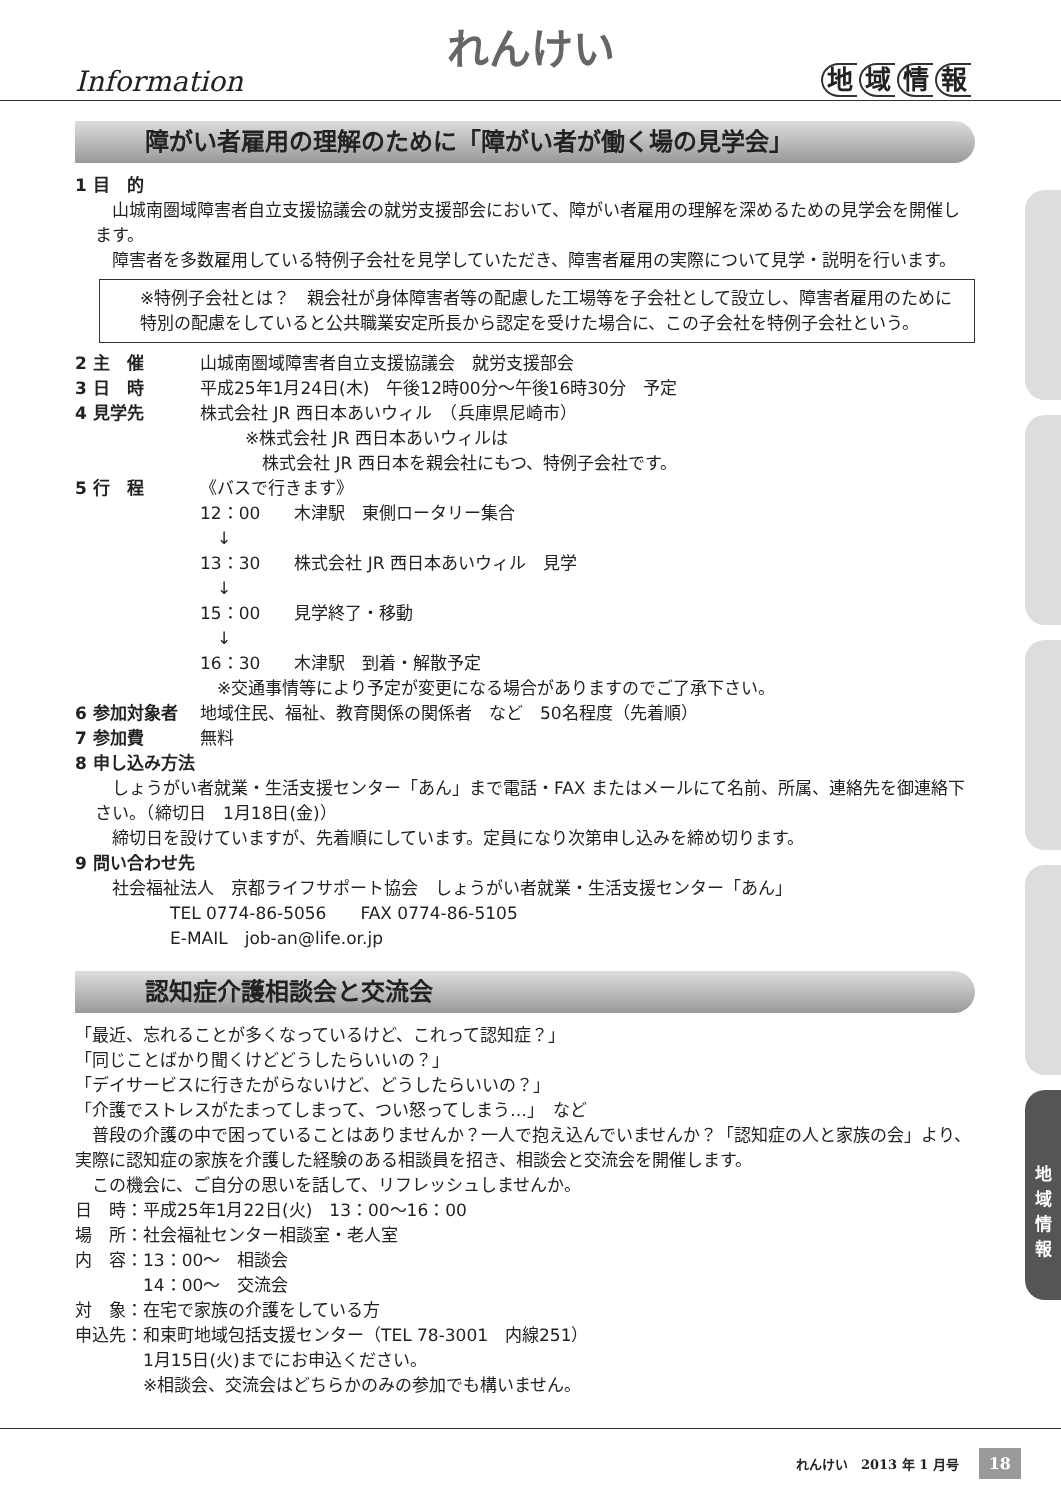地
域
情
報
Information
れんけい
地域情報
障がい者雇用の理解のために「障がい者が働く場の見学会」
1 目　的
　山城南圏域障害者自立支援協議会の就労支援部会において、障がい者雇用の理解を深めるための見学会を開催します。
　障害者を多数雇用している特例子会社を見学していただき、障害者雇用の実際について見学・説明を行います。
※特例子会社とは？　親会社が身体障害者等の配慮した工場等を子会社として設立し、障害者雇用のために特別の配慮をしていると公共職業安定所長から認定を受けた場合に、この子会社を特例子会社という。
2 主　催 山城南圏域障害者自立支援協議会　就労支援部会
3 日　時 平成25年1月24日(木)　午後12時00分～午後16時30分　予定
4 見学先 株式会社 JR 西日本あいウィル　（兵庫県尼崎市）
※株式会社 JR 西日本あいウィルは
　株式会社 JR 西日本を親会社にもつ、特例子会社です。
5 行　程 《バスで行きます》
12：00　　木津駅　東側ロータリー集合
　↓
13：30　　株式会社 JR 西日本あいウィル　見学
　↓
15：00　　見学終了・移動
　↓
16：30　　木津駅　到着・解散予定
　※交通事情等により予定が変更になる場合がありますのでご了承下さい。
6 参加対象者 地域住民、福祉、教育関係の関係者　など　50名程度（先着順）
7 参加費 無料
8 申し込み方法
　しょうがい者就業・生活支援センター「あん」まで電話・FAX またはメールにて名前、所属、連絡先を御連絡下さい。（締切日　1月18日(金)）
　締切日を設けていますが、先着順にしています。定員になり次第申し込みを締め切ります。
9 問い合わせ先
　社会福祉法人　京都ライフサポート協会　しょうがい者就業・生活支援センター「あん」
TEL 0774-86-5056　　FAX 0774-86-5105
E-MAIL　job-an@life.or.jp
認知症介護相談会と交流会
「最近、忘れることが多くなっているけど、これって認知症？」
「同じことばかり聞くけどどうしたらいいの？」
「デイサービスに行きたがらないけど、どうしたらいいの？」
「介護でストレスがたまってしまって、つい怒ってしまう…」　など
　普段の介護の中で困っていることはありませんか？一人で抱え込んでいませんか？「認知症の人と家族の会」より、実際に認知症の家族を介護した経験のある相談員を招き、相談会と交流会を開催します。
　この機会に、ご自分の思いを話して、リフレッシュしませんか。
日　時：平成25年1月22日(火)　13：00～16：00
場　所：社会福祉センター相談室・老人室
内　容：13：00～　相談会
　　　　14：00～　交流会
対　象：在宅で家族の介護をしている方
申込先：和束町地域包括支援センター（TEL 78-3001　内線251）
　　　　1月15日(火)までにお申込ください。
　　　　※相談会、交流会はどちらかのみの参加でも構いません。
れんけい　2013 年 1 月号 18